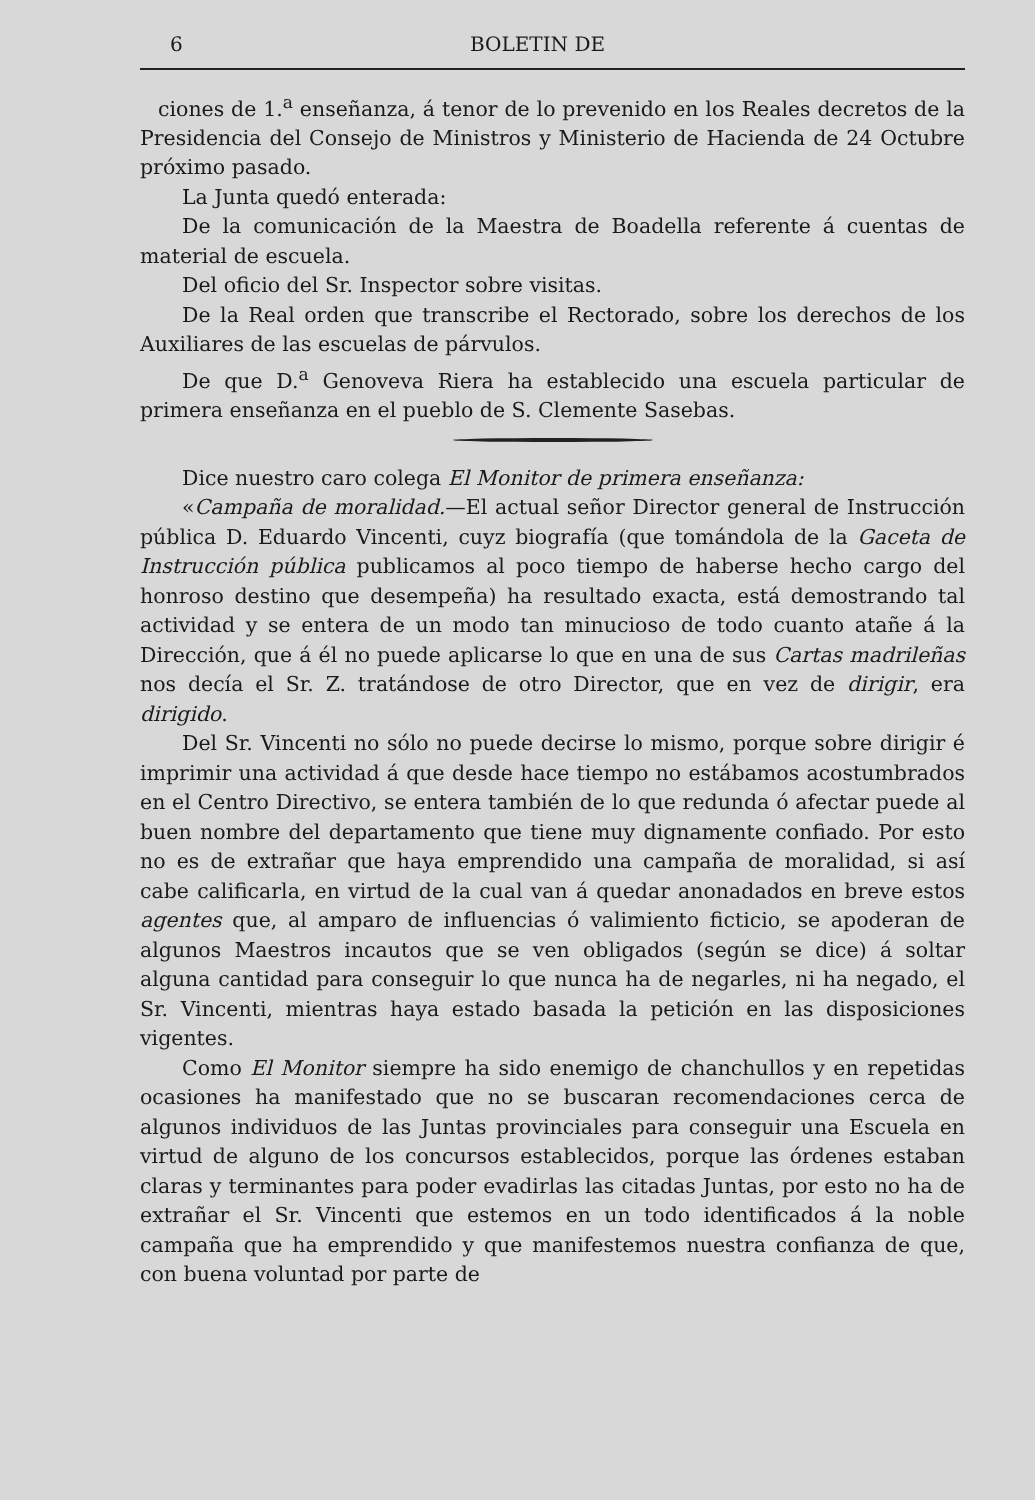6 BOLETIN DE
ciones de 1.<sup>a</sup> enseñanza, á tenor de lo prevenido en los Reales decretos de la Presidencia del Consejo de Ministros y Ministerio de Hacienda de 24 Octubre próximo pasado.
La Junta quedó enterada:
De la comunicación de la Maestra de Boadella referente á cuentas de material de escuela.
Del oficio del Sr. Inspector sobre visitas.
De la Real orden que transcribe el Rectorado, sobre los derechos de los Auxiliares de las escuelas de párvulos.
De que D.<sup>a</sup> Genoveva Riera ha establecido una escuela particular de primera enseñanza en el pueblo de S. Clemente Sasebas.
Dice nuestro caro colega El Monitor de primera enseñanza:
«Campaña de moralidad.—El actual señor Director general de Instrucción pública D. Eduardo Vincenti, cuyz biografía (que tomándola de la Gaceta de Instrucción pública publicamos al poco tiempo de haberse hecho cargo del honroso destino que desempeña) ha resultado exacta, está demostrando tal actividad y se entera de un modo tan minucioso de todo cuanto atañe á la Dirección, que á él no puede aplicarse lo que en una de sus Cartas madrileñas nos decía el Sr. Z. tratándose de otro Director, que en vez de dirigir, era dirigido.
Del Sr. Vincenti no sólo no puede decirse lo mismo, porque sobre dirigir é imprimir una actividad á que desde hace tiempo no estábamos acostumbrados en el Centro Directivo, se entera también de lo que redunda ó afectar puede al buen nombre del departamento que tiene muy dignamente confiado. Por esto no es de extrañar que haya emprendido una campaña de moralidad, si así cabe calificarla, en virtud de la cual van á quedar anonadados en breve estos agentes que, al amparo de influencias ó valimiento ficticio, se apoderan de algunos Maestros incautos que se ven obligados (según se dice) á soltar alguna cantidad para conseguir lo que nunca ha de negarles, ni ha negado, el Sr. Vincenti, mientras haya estado basada la petición en las disposiciones vigentes.
Como El Monitor siempre ha sido enemigo de chanchullos y en repetidas ocasiones ha manifestado que no se buscaran recomendaciones cerca de algunos individuos de las Juntas provinciales para conseguir una Escuela en virtud de alguno de los concursos establecidos, porque las órdenes estaban claras y terminantes para poder evadirlas las citadas Juntas, por esto no ha de extrañar el Sr. Vincenti que estemos en un todo identificados á la noble campaña que ha emprendido y que manifestemos nuestra confianza de que, con buena voluntad por parte de